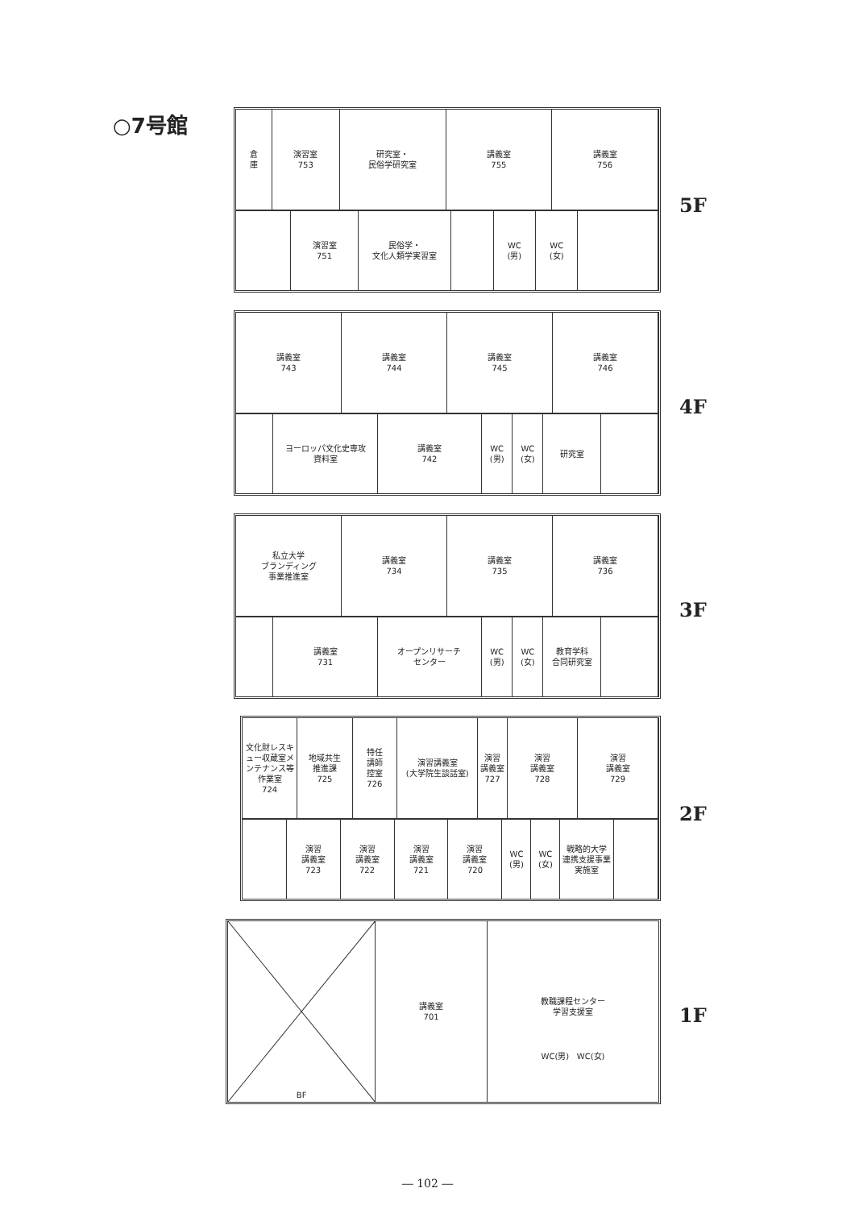○7号館
倉
庫
演習室
753
研究室・
民俗学研究室
講義室
755
講義室
756
演習室
751
民俗学・
文化人類学実習室
WC
(男)
WC
(女)
5F
講義室
743
講義室
744
講義室
745
講義室
746
ヨーロッパ文化史専攻
資料室
講義室
742
WC
(男)
WC
(女)
研究室
4F
私立大学
ブランディング
事業推進室
講義室
734
講義室
735
講義室
736
講義室
731
オープンリサーチ
センター
WC
(男)
WC
(女)
教育学科
合同研究室
3F
文化財レスキュー収蔵室メンテナンス等作業室
724
地域共生
推進課
725
特任
講師
控室
726
演習講義室
(大学院生談話室)
演習
講義室
727
演習
講義室
728
演習
講義室
729
演習
講義室
723
演習
講義室
722
演習
講義室
721
演習
講義室
720
WC
(男)
WC
(女)
戦略的大学
連携支援事業
実施室
2F
BF 講義室
701
教職課程センター
学習支援室
WC(男) WC(女)
1F
― 102 ―